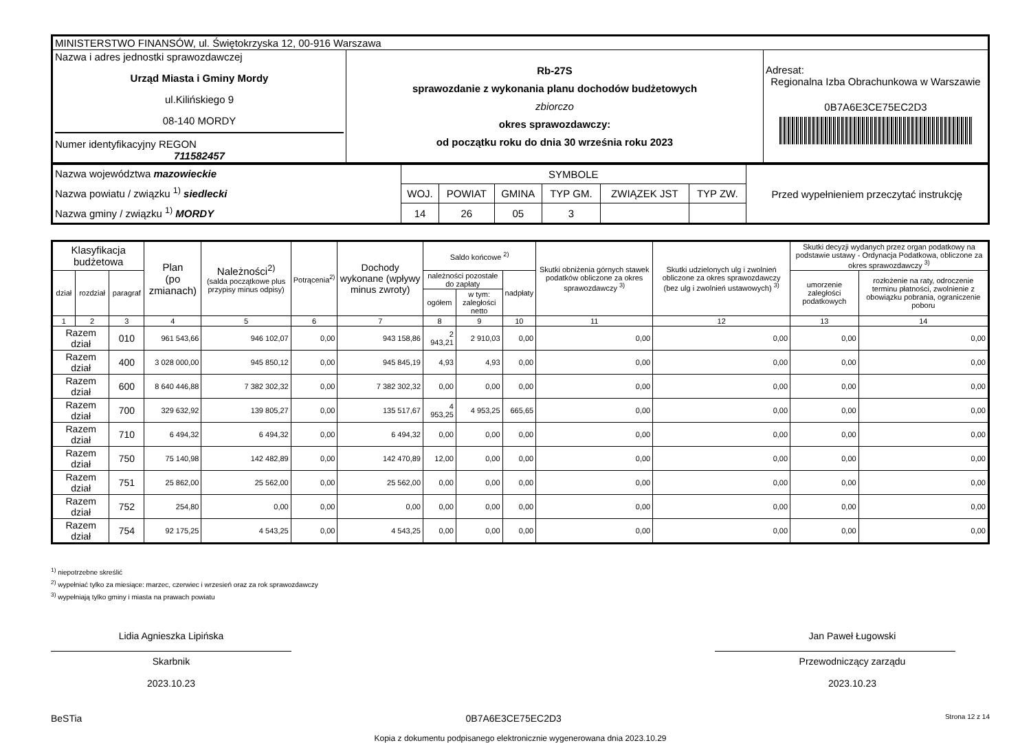| MINISTERSTWO FINANSÓW, ul. Świętokrzyska 12, 00-916 Warszawa | | |
| Nazwa i adres jednostki sprawozdawczej Urząd Miasta i Gminy Mordy ul.Kilińskiego 9 08-140 MORDY Numer identyfikacyjny REGON 711582457 | Rb-27S sprawozdanie z wykonania planu dochodów budżetowych zbiorczo okres sprawozdawczy: od początku roku do dnia 30 września roku 2023 | Adresat: Regionalna Izba Obrachunkowa w Warszawie 0B7A6E3CE75EC2D3 |
| Nazwa województwa mazowieckie Nazwa powiatu / związku <sup>1)</sup> siedlecki Nazwa gminy / związku <sup>1)</sup> MORDY | SYMBOLE | | | | | | Przed wypełnieniem przeczytać instrukcję |
| | WOJ. | POWIAT | GMINA | TYP GM. | ZWIĄZEK JST | TYP ZW. | |
| | 14 | 26 | 05 | 3 | | | |
| Klasyfikacja budżetowa | | | Plan (po zmianach) | Należności<sup>2)</sup> (salda początkowe plus przypisy minus odpisy) | Potrącenia<sup>2)</sup> | Dochody wykonane (wpływy minus zwroty) | Saldo końcowe <sup>2)</sup> | | | Skutki obniżenia górnych stawek podatków obliczone za okres sprawozdawczy <sup>3)</sup> | Skutki udzielonych ulg i zwolnień obliczone za okres sprawozdawczy (bez ulg i zwolnień ustawowych) <sup>3)</sup> | Skutki decyzji wydanych przez organ podatkowy na podstawie ustawy - Ordynacja Podatkowa, obliczone za okres sprawozdawczy <sup>3)</sup> | |
| --- | --- | --- | --- | --- | --- | --- | --- | --- | --- | --- | --- | --- | --- |
| dział | rozdział | paragraf | | | | | należności pozostałe do zapłaty | | nadpłaty | | | umorzenie zaległości podatkowych | rozłożenie na raty, odroczenie terminu płatności, zwolnienie z obowiązku pobrania, ograniczenie poboru |
| | | | | | | | ogółem | w tym: zaległości netto | | | | | |
| 1 | 2 | 3 | 4 | 5 | 6 | 7 | 8 | 9 | 10 | 11 | 12 | 13 | 14 |
| Razem dział | | 010 | 961 543,66 | 946 102,07 | 0,00 | 943 158,86 | 2 943,21 | 2 910,03 | 0,00 | 0,00 | 0,00 | 0,00 | 0,00 |
| Razem dział | | 400 | 3 028 000,00 | 945 850,12 | 0,00 | 945 845,19 | 4,93 | 4,93 | 0,00 | 0,00 | 0,00 | 0,00 | 0,00 |
| Razem dział | | 600 | 8 640 446,88 | 7 382 302,32 | 0,00 | 7 382 302,32 | 0,00 | 0,00 | 0,00 | 0,00 | 0,00 | 0,00 | 0,00 |
| Razem dział | | 700 | 329 632,92 | 139 805,27 | 0,00 | 135 517,67 | 4 953,25 | 4 953,25 | 665,65 | 0,00 | 0,00 | 0,00 | 0,00 |
| Razem dział | | 710 | 6 494,32 | 6 494,32 | 0,00 | 6 494,32 | 0,00 | 0,00 | 0,00 | 0,00 | 0,00 | 0,00 | 0,00 |
| Razem dział | | 750 | 75 140,98 | 142 482,89 | 0,00 | 142 470,89 | 12,00 | 0,00 | 0,00 | 0,00 | 0,00 | 0,00 | 0,00 |
| Razem dział | | 751 | 25 862,00 | 25 562,00 | 0,00 | 25 562,00 | 0,00 | 0,00 | 0,00 | 0,00 | 0,00 | 0,00 | 0,00 |
| Razem dział | | 752 | 254,80 | 0,00 | 0,00 | 0,00 | 0,00 | 0,00 | 0,00 | 0,00 | 0,00 | 0,00 | 0,00 |
| Razem dział | | 754 | 92 175,25 | 4 543,25 | 0,00 | 4 543,25 | 0,00 | 0,00 | 0,00 | 0,00 | 0,00 | 0,00 | 0,00 |
<sup>1)</sup> niepotrzebne skreślić
<sup>2)</sup> wypełniać tylko za miesiące: marzec, czerwiec i wrzesień oraz za rok sprawozdawczy
<sup>3)</sup> wypełniają tylko gminy i miasta na prawach powiatu
Lidia Agnieszka Lipińska
Skarbnik
2023.10.23
Jan Paweł Ługowski
Przewodniczący zarządu
2023.10.23
BeSTia 0B7A6E3CE75EC2D3 Strona 12 z 14
Kopia z dokumentu podpisanego elektronicznie wygenerowana dnia 2023.10.29